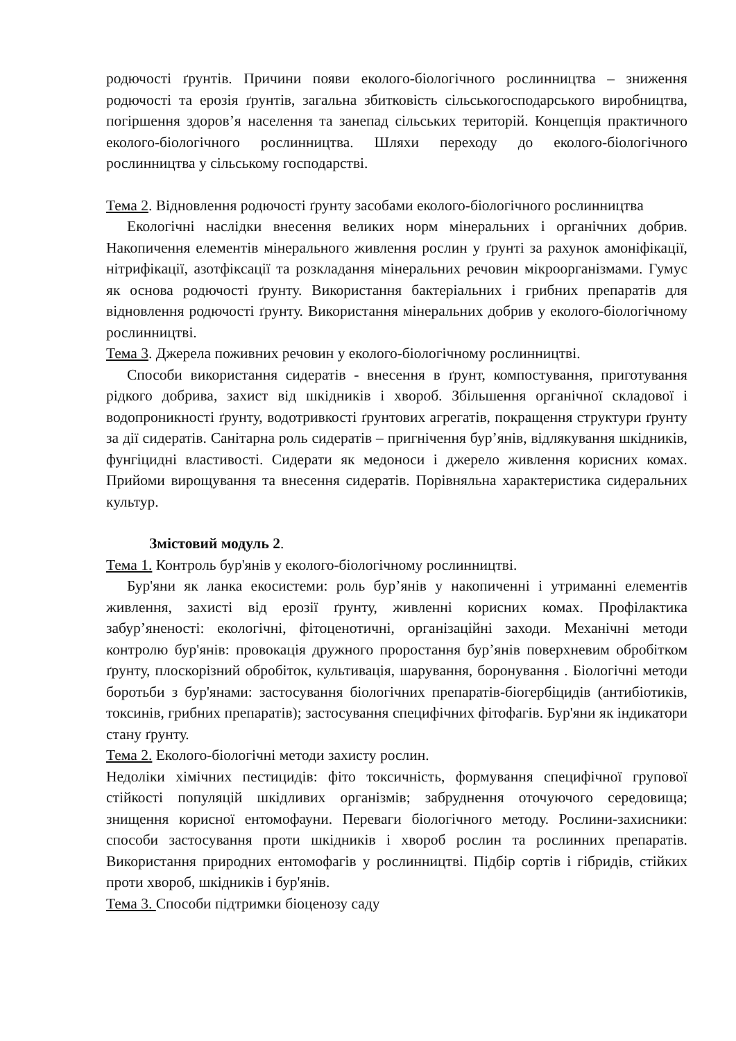родючості ґрунтів. Причини появи еколого-біологічного рослинництва – зниження родючості та ерозія ґрунтів, загальна збитковість сільськогосподарського виробництва, погіршення здоров’я населення та занепад сільських територій. Концепція практичного еколого-біологічного рослинництва. Шляхи переходу до еколого-біологічного рослинництва у сільському господарстві.
Тема 2. Відновлення родючості ґрунту засобами еколого-біологічного рослинництва
Екологічні наслідки внесення великих норм мінеральних і органічних добрив. Накопичення елементів мінерального живлення рослин у ґрунті за рахунок амоніфікації, нітрифікації, азотфіксації та розкладання мінеральних речовин мікроорганізмами. Гумус як основа родючості ґрунту. Використання бактеріальних і грибних препаратів для відновлення родючості ґрунту. Використання мінеральних добрив у еколого-біологічному рослинництві.
Тема 3. Джерела поживних речовин у еколого-біологічному рослинництві.
Способи використання сидератів - внесення в ґрунт, компостування, приготування рідкого добрива, захист від шкідників і хвороб. Збільшення органічної складової і водопроникності ґрунту, водотривкості ґрунтових агрегатів, покращення структури ґрунту за дії сидератів. Санітарна роль сидератів – пригнічення бур’янів, відлякування шкідників, фунгіцидні властивості. Сидерати як медоноси і джерело живлення корисних комах. Прийоми вирощування та внесення сидератів. Порівняльна характеристика сидеральних культур.
Змістовий модуль 2.
Тема 1. Контроль бур'янів у еколого-біологічному рослинництві.
Бур'яни як ланка екосистеми: роль бур’янів у накопиченні і утриманні елементів живлення, захисті від ерозії ґрунту, живленні корисних комах. Профілактика забур’яненості: екологічні, фітоценотичні, організаційні заходи. Механічні методи контролю бур'янів: провокація дружного проростання бур’янів поверхневим обробітком ґрунту, плоскорізний обробіток, культивація, шарування, боронування . Біологічні методи боротьби з бур'янами: застосування біологічних препаратів-біогербіцидів (антибіотиків, токсинів, грибних препаратів); застосування специфічних фітофагів. Бур'яни як індикатори стану ґрунту.
Тема 2. Еколого-біологічні методи захисту рослин.
Недоліки хімічних пестицидів: фіто токсичність, формування специфічної групової стійкості популяцій шкідливих організмів; забруднення оточуючого середовища; знищення корисної ентомофауни. Переваги біологічного методу. Рослини-захисники: способи застосування проти шкідників і хвороб рослин та рослинних препаратів. Використання природних ентомофагів у рослинництві. Підбір сортів і гібридів, стійких проти хвороб, шкідників і бур'янів.
Тема 3. Способи підтримки біоценозу саду